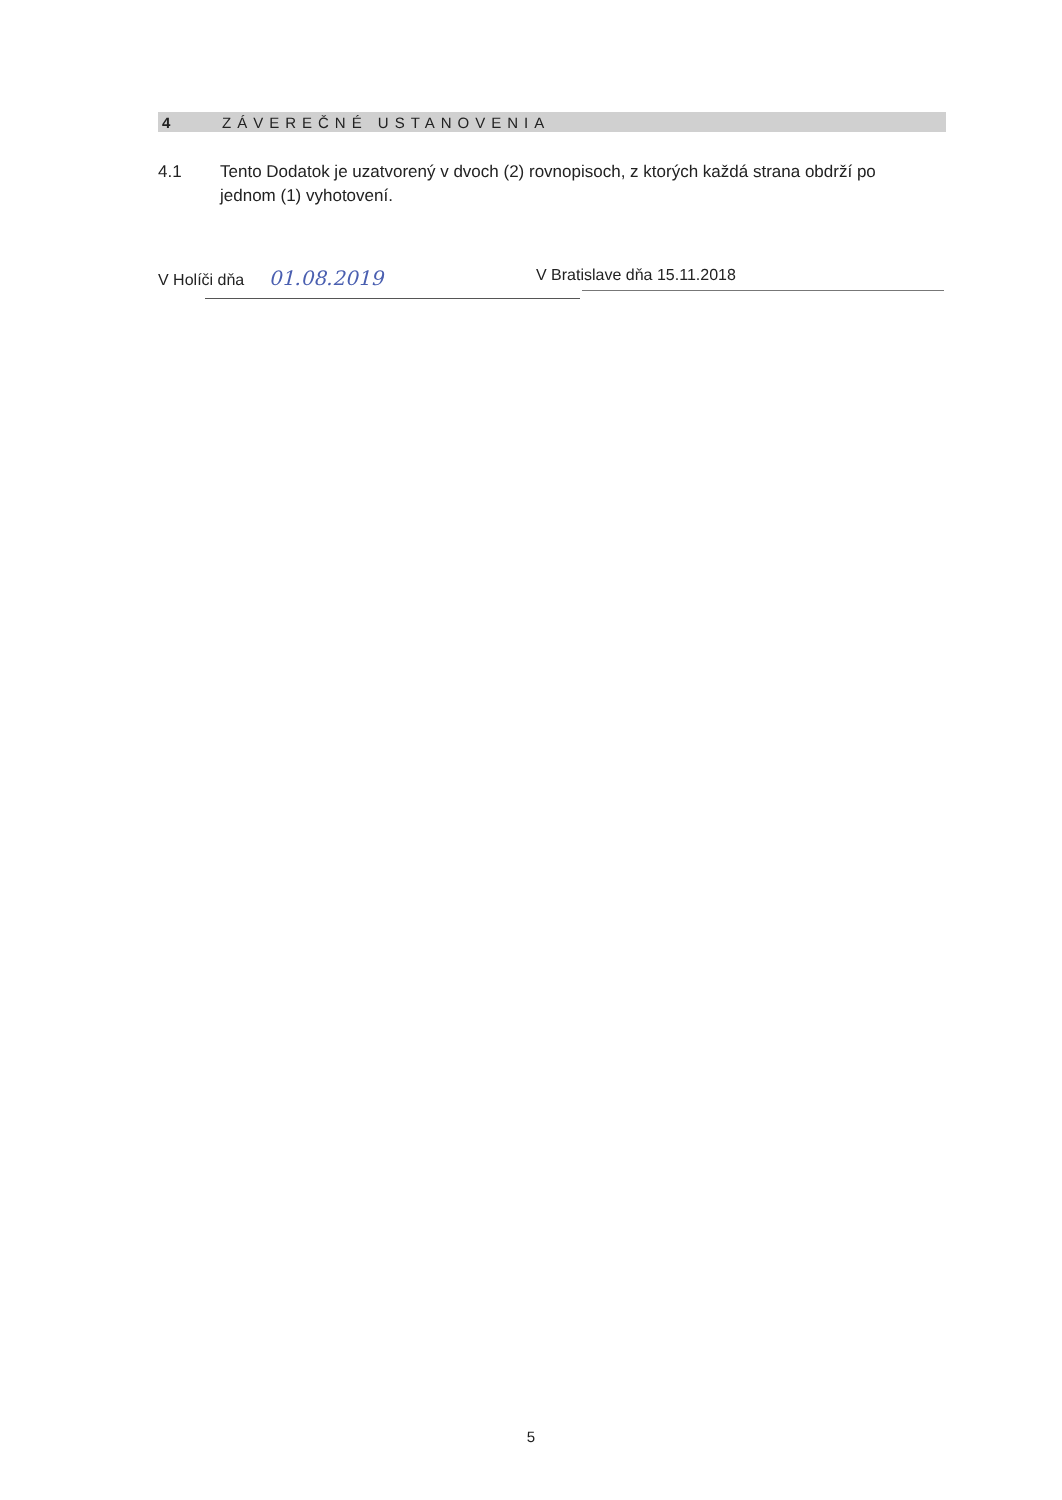4 ZÁVEREČNÉ USTANOVENIA
4.1 Tento Dodatok je uzatvorený v dvoch (2) rovnopisoch, z ktorých každá strana obdrží po jednom (1) vyhotovení.
V Holíči dňa 01.08.2019
V Bratislave dňa 15.11.2018
5